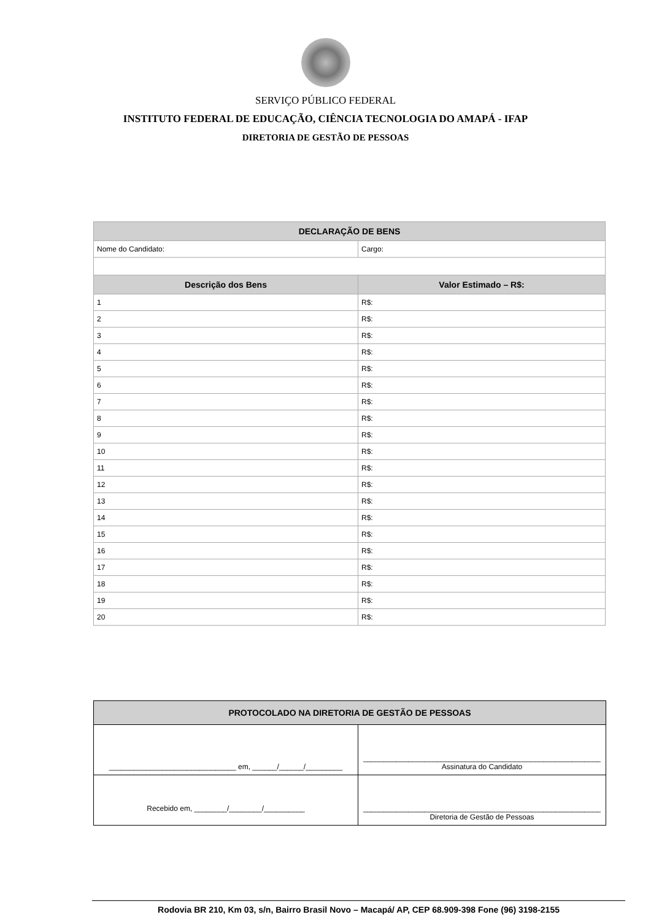SERVIÇO PÚBLICO FEDERAL
INSTITUTO FEDERAL DE EDUCAÇÃO, CIÊNCIA TECNOLOGIA DO AMAPÁ - IFAP
DIRETORIA DE GESTÃO DE PESSOAS
| DECLARAÇÃO DE BENS | |
| --- | --- |
| Nome do Candidato: | Cargo: |
| Descrição dos Bens | Valor Estimado – R$: |
| 1 | R$: |
| 2 | R$: |
| 3 | R$: |
| 4 | R$: |
| 5 | R$: |
| 6 | R$: |
| 7 | R$: |
| 8 | R$: |
| 9 | R$: |
| 10 | R$: |
| 11 | R$: |
| 12 | R$: |
| 13 | R$: |
| 14 | R$: |
| 15 | R$: |
| 16 | R$: |
| 17 | R$: |
| 18 | R$: |
| 19 | R$: |
| 20 | R$: |
| PROTOCOLADO NA DIRETORIA DE GESTÃO DE PESSOAS | |
| --- | --- |
| _______________________________ em, ______/______/_________ | __________________________________________________________ Assinatura do Candidato |
| Recebido em, ________/________/__________ | __________________________________________________________ Diretoria de Gestão de Pessoas |
Rodovia BR 210, Km 03, s/n, Bairro Brasil Novo – Macapá/ AP, CEP 68.909-398 Fone (96) 3198-2155